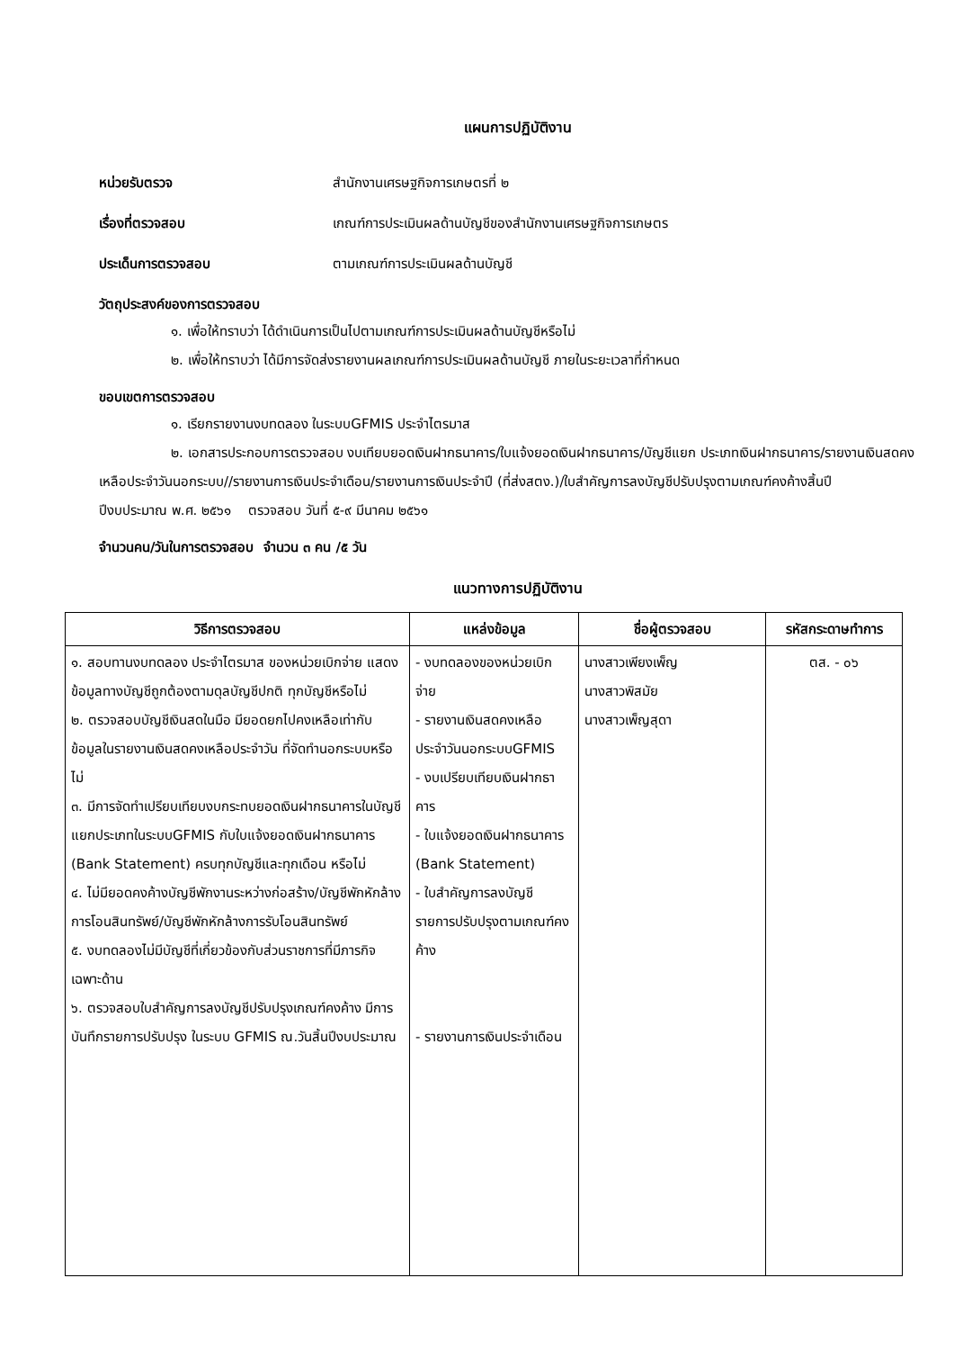แผนการปฏิบัติงาน
หน่วยรับตรวจ สำนักงานเศรษฐกิจการเกษตรที่ ๒
เรื่องที่ตรวจสอบ เกณฑ์การประเมินผลด้านบัญชีของสำนักงานเศรษฐกิจการเกษตร
ประเด็นการตรวจสอบ ตามเกณฑ์การประเมินผลด้านบัญชี
วัตถุประสงค์ของการตรวจสอบ
๑. เพื่อให้ทราบว่า ได้ดำเนินการเป็นไปตามเกณฑ์การประเมินผลด้านบัญชีหรือไม่
๒. เพื่อให้ทราบว่า ได้มีการจัดส่งรายงานผลเกณฑ์การประเมินผลด้านบัญชี ภายในระยะเวลาที่กำหนด
ขอบเขตการตรวจสอบ
๑. เรียกรายงานงบทดลอง ในระบบGFMIS ประจำไตรมาส
๒. เอกสารประกอบการตรวจสอบ งบเทียบยอดเงินฝากธนาคาร/ใบแจ้งยอดเงินฝากธนาคาร/บัญชีแยก ประเภทเงินฝากธนาคาร/รายงานเงินสดคงเหลือประจำวันนอกระบบ//รายงานการเงินประจำเดือน/รายงานการเงินประจำปี (ที่ส่งสตง.)/ใบสำคัญการลงบัญชีปรับปรุงตามเกณฑ์คงค้างสิ้นปี
ปีงบประมาณ พ.ศ. ๒๕๖๑ ตรวจสอบ วันที่ ๕-๙ มีนาคม ๒๕๖๑
จำนวนคน/วันในการตรวจสอบ จำนวน ๓ คน /๕ วัน
แนวทางการปฏิบัติงาน
| วิธีการตรวจสอบ | แหล่งข้อมูล | ชื่อผู้ตรวจสอบ | รหัสกระดาษทำการ |
| --- | --- | --- | --- |
| ๑. สอบทานงบทดลอง ประจำไตรมาส ของหน่วยเบิกจ่าย แสดงข้อมูลทางบัญชีถูกต้องตามดุลบัญชีปกติ ทุกบัญชีหรือไม่ ๒. ตรวจสอบบัญชีเงินสดในมือ มียอดยกไปคงเหลือเท่ากับข้อมูลในรายงานเงินสดคงเหลือประจำวัน ที่จัดทำนอกระบบหรือไม่ ๓. มีการจัดทำเปรียบเทียบงบกระทบยอดเงินฝากธนาคารในบัญชีแยกประเภทในระบบGFMIS กับใบแจ้งยอดเงินฝากธนาคาร (Bank Statement) ครบทุกบัญชีและทุกเดือน หรือไม่ ๔. ไม่มียอดคงค้างบัญชีพักงานระหว่างก่อสร้าง/บัญชีพักหักล้างการโอนสินทรัพย์/บัญชีพักหักล้างการรับโอนสินทรัพย์ ๕. งบทดลองไม่มีบัญชีที่เกี่ยวข้องกับส่วนราชการที่มีภารกิจเฉพาะด้าน ๖. ตรวจสอบใบสำคัญการลงบัญชีปรับปรุงเกณฑ์คงค้าง มีการบันทึกรายการปรับปรุง ในระบบ GFMIS ณ.วันสิ้นปีงบประมาณ | - งบทดลองของหน่วยเบิกจ่าย - รายงานเงินสดคงเหลือประจำวันนอกระบบGFMIS - งบเปรียบเทียบเงินฝากธาคาร - ใบแจ้งยอดเงินฝากธนาคาร (Bank Statement) - ใบสำคัญการลงบัญชีรายการปรับปรุงตามเกณฑ์คงค้าง - รายงานการเงินประจำเดือน | นางสาวเพียงเพ็ญ นางสาวพิสมัย นางสาวเพ็ญสุดา | ตส. - ๐๖ |